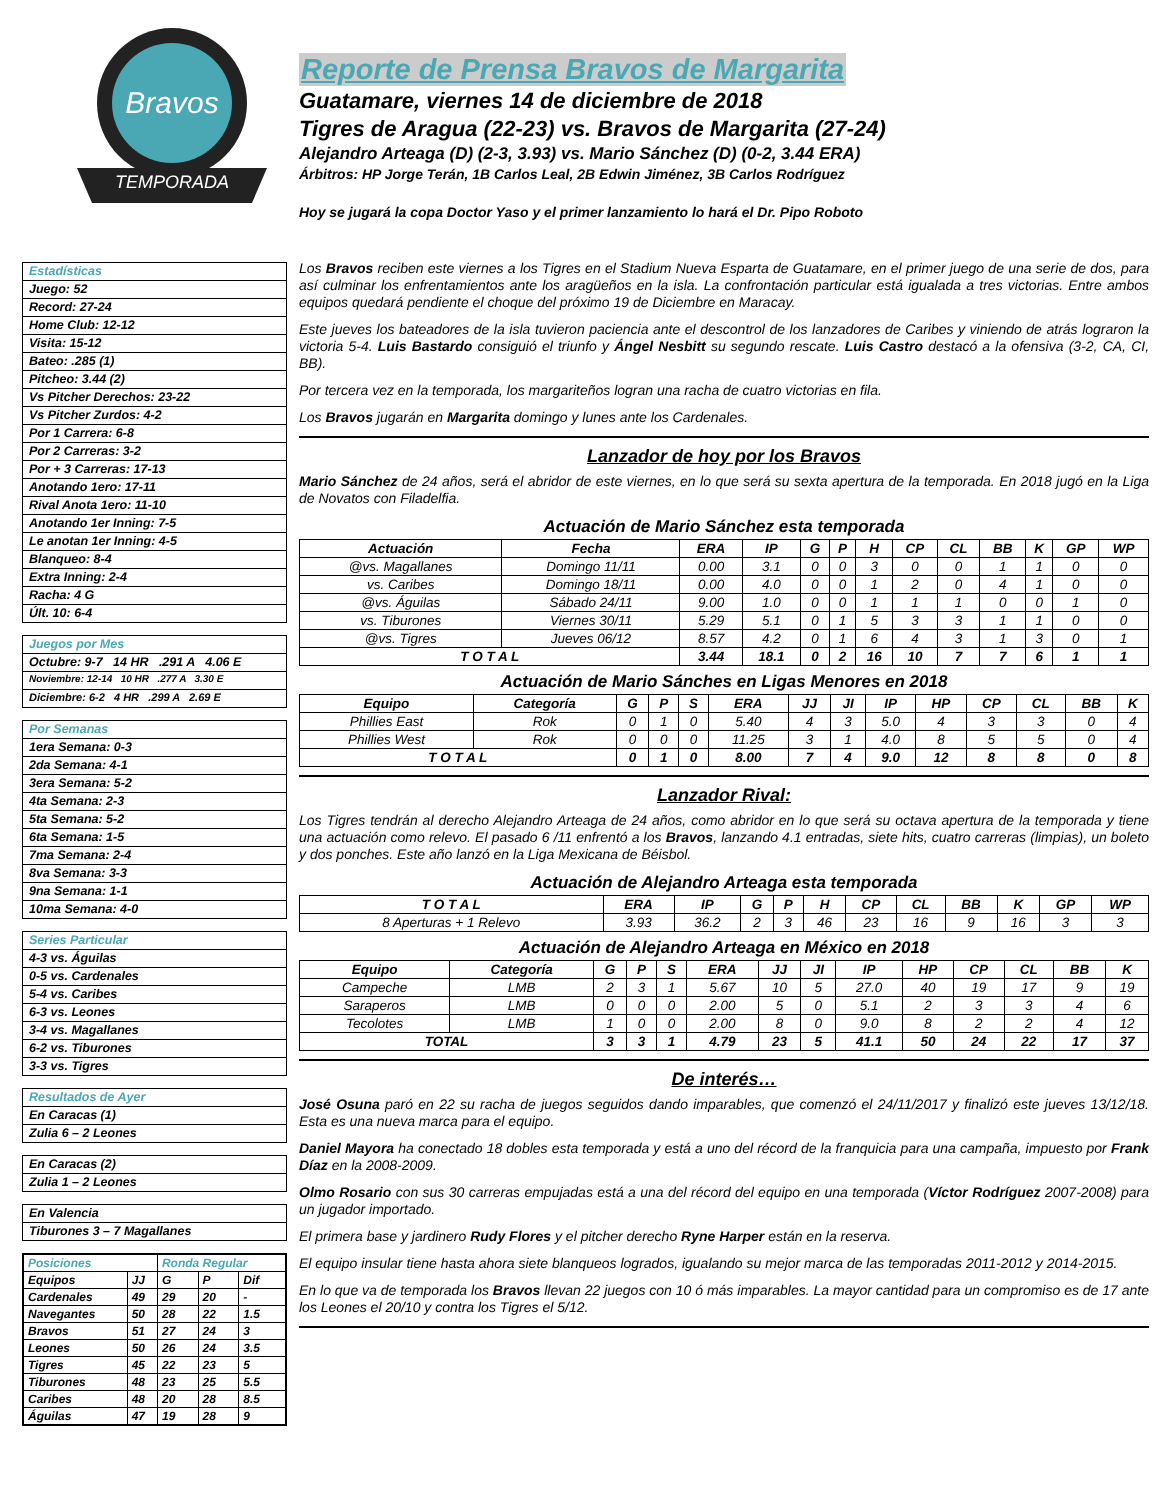Bravos
TEMPORADA
Estadísticas
Juego: 52
Record: 27-24
Home Club: 12-12
Visita: 15-12
Bateo: .285 (1)
Pitcheo: 3.44 (2)
Vs Pitcher Derechos: 23-22
Vs Pitcher Zurdos: 4-2
Por 1 Carrera: 6-8
Por 2 Carreras: 3-2
Por + 3 Carreras: 17-13
Anotando 1ero: 17-11
Rival Anota 1ero: 11-10
Anotando 1er Inning: 7-5
Le anotan 1er Inning: 4-5
Blanqueo: 8-4
Extra Inning: 2-4
Racha: 4 G
Últ. 10: 6-4
Juegos por Mes
Octubre: 9-7 14 HR .291 A 4.06 E
Noviembre: 12-14 10 HR .277 A 3.30 E
Diciembre: 6-2 4 HR .299 A 2.69 E
Por Semanas
1era Semana: 0-3
2da Semana: 4-1
3era Semana: 5-2
4ta Semana: 2-3
5ta Semana: 5-2
6ta Semana: 1-5
7ma Semana: 2-4
8va Semana: 3-3
9na Semana: 1-1
10ma Semana: 4-0
Series Particular
4-3 vs. Águilas
0-5 vs. Cardenales
5-4 vs. Caribes
6-3 vs. Leones
3-4 vs. Magallanes
6-2 vs. Tiburones
3-3 vs. Tigres
Resultados de Ayer
En Caracas (1)
Zulia 6 – 2 Leones
En Caracas (2)
Zulia 1 – 2 Leones
En Valencia
Tiburones 3 – 7 Magallanes
| Posiciones | | Ronda Regular | | |
| Equipos | JJ | G | P | Dif |
| Cardenales | 49 | 29 | 20 | - |
| Navegantes | 50 | 28 | 22 | 1.5 |
| Bravos | 51 | 27 | 24 | 3 |
| Leones | 50 | 26 | 24 | 3.5 |
| Tigres | 45 | 22 | 23 | 5 |
| Tiburones | 48 | 23 | 25 | 5.5 |
| Caribes | 48 | 20 | 28 | 8.5 |
| Águilas | 47 | 19 | 28 | 9 |
Reporte de Prensa Bravos de Margarita
Guatamare, viernes 14 de diciembre de 2018
Tigres de Aragua (22-23) vs. Bravos de Margarita (27-24)
Alejandro Arteaga (D) (2-3, 3.93) vs. Mario Sánchez (D) (0-2, 3.44 ERA)
Árbitros: HP Jorge Terán, 1B Carlos Leal, 2B Edwin Jiménez, 3B Carlos Rodríguez
Hoy se jugará la copa Doctor Yaso y el primer lanzamiento lo hará el Dr. Pipo Roboto
Los Bravos reciben este viernes a los Tigres en el Stadium Nueva Esparta de Guatamare, en el primer juego de una serie de dos, para así culminar los enfrentamientos ante los aragüeños en la isla. La confrontación particular está igualada a tres victorias. Entre ambos equipos quedará pendiente el choque del próximo 19 de Diciembre en Maracay.
Este jueves los bateadores de la isla tuvieron paciencia ante el descontrol de los lanzadores de Caribes y viniendo de atrás lograron la victoria 5-4. Luis Bastardo consiguió el triunfo y Ángel Nesbitt su segundo rescate. Luis Castro destacó a la ofensiva (3-2, CA, CI, BB).
Por tercera vez en la temporada, los margariteños logran una racha de cuatro victorias en fila.
Los Bravos jugarán en Margarita domingo y lunes ante los Cardenales.
Lanzador de hoy por los Bravos
Mario Sánchez de 24 años, será el abridor de este viernes, en lo que será su sexta apertura de la temporada. En 2018 jugó en la Liga de Novatos con Filadelfia.
Actuación de Mario Sánchez esta temporada
| Actuación | Fecha | ERA | IP | G | P | H | CP | CL | BB | K | GP | WP |
| --- | --- | --- | --- | --- | --- | --- | --- | --- | --- | --- | --- | --- |
| @vs. Magallanes | Domingo 11/11 | 0.00 | 3.1 | 0 | 0 | 3 | 0 | 0 | 1 | 1 | 0 | 0 |
| vs. Caribes | Domingo 18/11 | 0.00 | 4.0 | 0 | 0 | 1 | 2 | 0 | 4 | 1 | 0 | 0 |
| @vs. Águilas | Sábado 24/11 | 9.00 | 1.0 | 0 | 0 | 1 | 1 | 1 | 0 | 0 | 1 | 0 |
| vs. Tiburones | Viernes 30/11 | 5.29 | 5.1 | 0 | 1 | 5 | 3 | 3 | 1 | 1 | 0 | 0 |
| @vs. Tigres | Jueves 06/12 | 8.57 | 4.2 | 0 | 1 | 6 | 4 | 3 | 1 | 3 | 0 | 1 |
| T O T A L | | 3.44 | 18.1 | 0 | 2 | 16 | 10 | 7 | 7 | 6 | 1 | 1 |
Actuación de Mario Sánches en Ligas Menores en 2018
| Equipo | Categoría | G | P | S | ERA | JJ | JI | IP | HP | CP | CL | BB | K |
| --- | --- | --- | --- | --- | --- | --- | --- | --- | --- | --- | --- | --- | --- |
| Phillies East | Rok | 0 | 1 | 0 | 5.40 | 4 | 3 | 5.0 | 4 | 3 | 3 | 0 | 4 |
| Phillies West | Rok | 0 | 0 | 0 | 11.25 | 3 | 1 | 4.0 | 8 | 5 | 5 | 0 | 4 |
| T O T A L | | 0 | 1 | 0 | 8.00 | 7 | 4 | 9.0 | 12 | 8 | 8 | 0 | 8 |
Lanzador Rival:
Los Tigres tendrán al derecho Alejandro Arteaga de 24 años, como abridor en lo que será su octava apertura de la temporada y tiene una actuación como relevo. El pasado 6 /11 enfrentó a los Bravos, lanzando 4.1 entradas, siete hits, cuatro carreras (limpias), un boleto y dos ponches. Este año lanzó en la Liga Mexicana de Béisbol.
Actuación de Alejandro Arteaga esta temporada
| T O T A L | ERA | IP | G | P | H | CP | CL | BB | K | GP | WP |
| --- | --- | --- | --- | --- | --- | --- | --- | --- | --- | --- | --- |
| 8 Aperturas + 1 Relevo | 3.93 | 36.2 | 2 | 3 | 46 | 23 | 16 | 9 | 16 | 3 | 3 |
Actuación de Alejandro Arteaga en México en 2018
| Equipo | Categoría | G | P | S | ERA | JJ | JI | IP | HP | CP | CL | BB | K |
| --- | --- | --- | --- | --- | --- | --- | --- | --- | --- | --- | --- | --- | --- |
| Campeche | LMB | 2 | 3 | 1 | 5.67 | 10 | 5 | 27.0 | 40 | 19 | 17 | 9 | 19 |
| Saraperos | LMB | 0 | 0 | 0 | 2.00 | 5 | 0 | 5.1 | 2 | 3 | 3 | 4 | 6 |
| Tecolotes | LMB | 1 | 0 | 0 | 2.00 | 8 | 0 | 9.0 | 8 | 2 | 2 | 4 | 12 |
| TOTAL | | 3 | 3 | 1 | 4.79 | 23 | 5 | 41.1 | 50 | 24 | 22 | 17 | 37 |
De interés…
José Osuna paró en 22 su racha de juegos seguidos dando imparables, que comenzó el 24/11/2017 y finalizó este jueves 13/12/18. Esta es una nueva marca para el equipo.
Daniel Mayora ha conectado 18 dobles esta temporada y está a uno del récord de la franquicia para una campaña, impuesto por Frank Díaz en la 2008-2009.
Olmo Rosario con sus 30 carreras empujadas está a una del récord del equipo en una temporada (Víctor Rodríguez 2007-2008) para un jugador importado.
El primera base y jardinero Rudy Flores y el pitcher derecho Ryne Harper están en la reserva.
El equipo insular tiene hasta ahora siete blanqueos logrados, igualando su mejor marca de las temporadas 2011-2012 y 2014-2015.
En lo que va de temporada los Bravos llevan 22 juegos con 10 ó más imparables. La mayor cantidad para un compromiso es de 17 ante los Leones el 20/10 y contra los Tigres el 5/12.